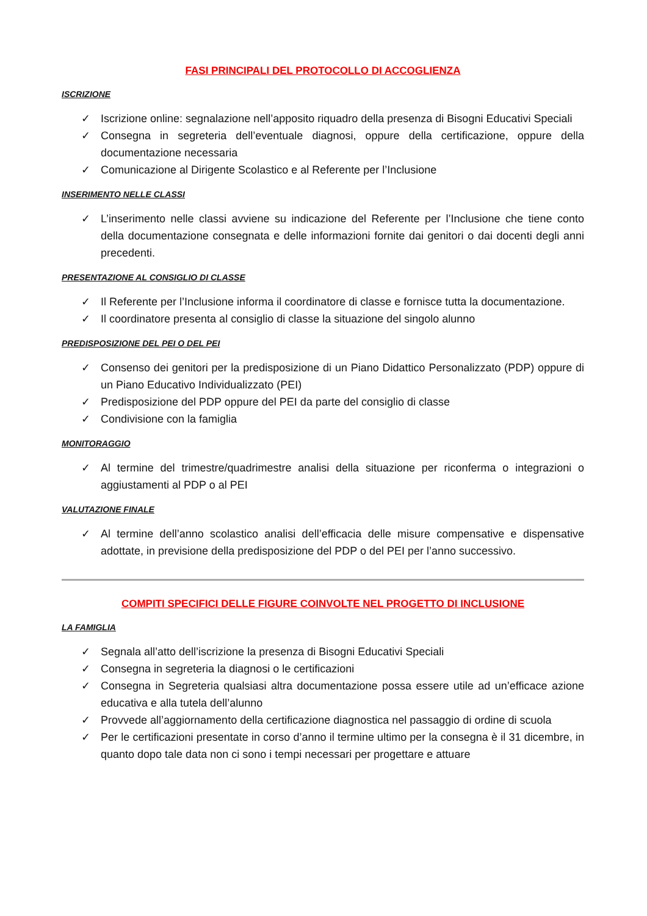FASI PRINCIPALI DEL PROTOCOLLO DI ACCOGLIENZA
ISCRIZIONE
✓ Iscrizione online: segnalazione nell’apposito riquadro della presenza di Bisogni Educativi Speciali
✓ Consegna in segreteria dell’eventuale diagnosi, oppure della certificazione, oppure della documentazione necessaria
✓ Comunicazione al Dirigente Scolastico e al Referente per l’Inclusione
INSERIMENTO NELLE CLASSI
✓ L’inserimento nelle classi avviene su indicazione del Referente per l’Inclusione che tiene conto della documentazione consegnata e delle informazioni fornite dai genitori o dai docenti degli anni precedenti.
PRESENTAZIONE AL CONSIGLIO DI CLASSE
✓ Il Referente per l’Inclusione informa il coordinatore di classe e fornisce tutta la documentazione.
✓ Il coordinatore presenta al consiglio di classe la situazione del singolo alunno
PREDISPOSIZIONE DEL PEI O DEL PEI
✓ Consenso dei genitori per la predisposizione di un Piano Didattico Personalizzato (PDP) oppure di un Piano Educativo Individualizzato (PEI)
✓ Predisposizione del PDP oppure del PEI da parte del consiglio di classe
✓ Condivisione con la famiglia
MONITORAGGIO
✓ Al termine del trimestre/quadrimestre analisi della situazione per riconferma o integrazioni o aggiustamenti al PDP o al PEI
VALUTAZIONE FINALE
✓ Al termine dell’anno scolastico analisi dell’efficacia delle misure compensative e dispensative adottate, in previsione della predisposizione del PDP o del PEI per l’anno successivo.
COMPITI SPECIFICI DELLE FIGURE COINVOLTE NEL PROGETTO DI INCLUSIONE
LA FAMIGLIA
✓ Segnala all’atto dell’iscrizione la presenza di Bisogni Educativi Speciali
✓ Consegna in segreteria la diagnosi o le certificazioni
✓ Consegna in Segreteria qualsiasi altra documentazione possa essere utile ad un’efficace azione educativa e alla tutela dell’alunno
✓ Provvede all’aggiornamento della certificazione diagnostica nel passaggio di ordine di scuola
✓ Per le certificazioni presentate in corso d’anno il termine ultimo per la consegna è il 31 dicembre, in quanto dopo tale data non ci sono i tempi necessari per progettare e attuare